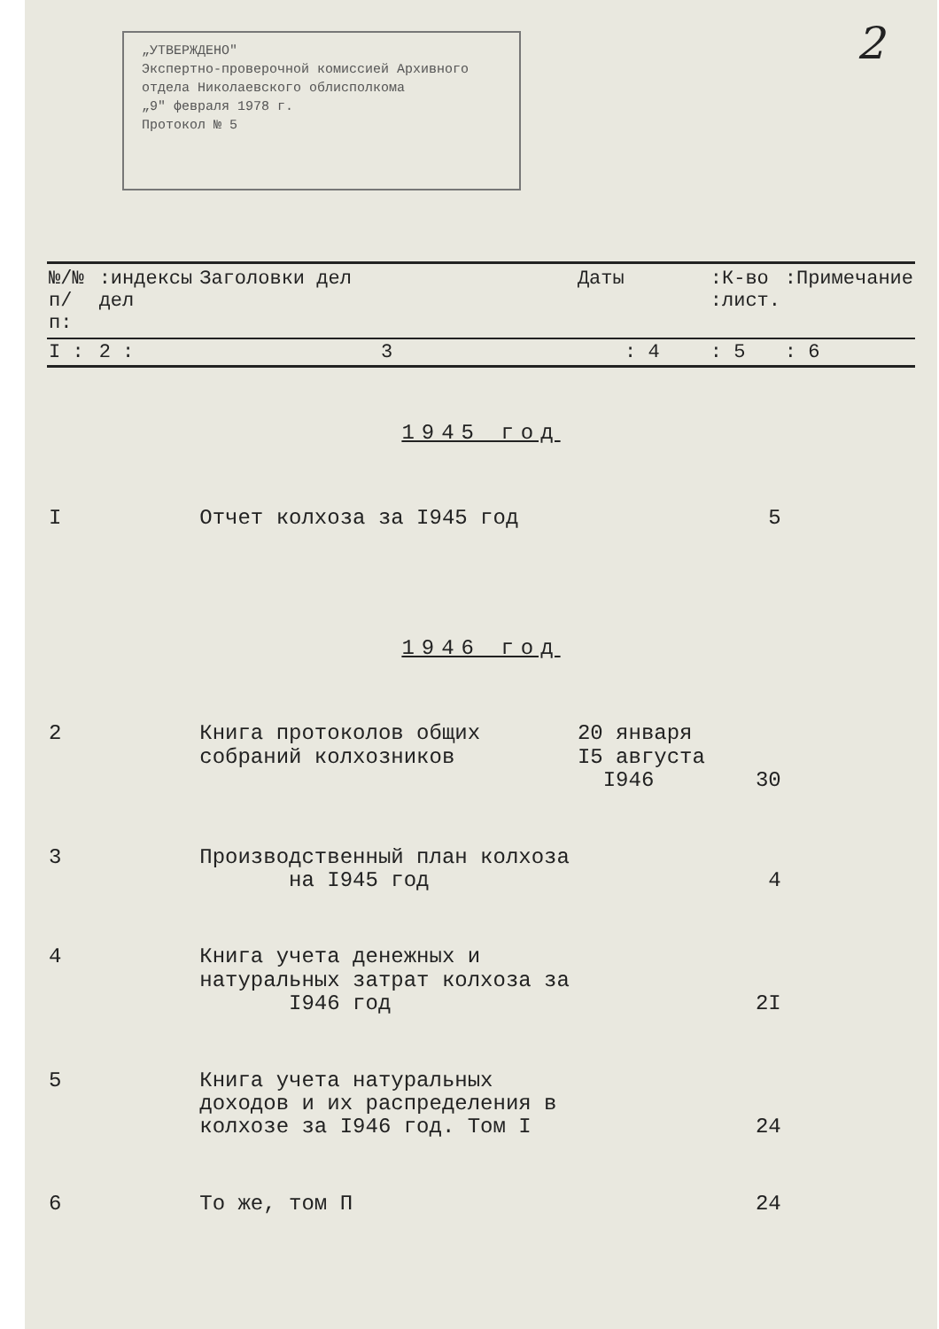„УТВЕРЖДЕНО"
Экспертно-проверочной комиссией Архивного отдела Николаевского облисполкома
„9" февраля 1978 г.
Протокол № 5
2
| №/№ п/п: | :индексы дел | Заголовки дел | Даты | :К-во :лист. | :Примечание |
| --- | --- | --- | --- | --- | --- |
| I : | 2 : | 3 | : 4 | : 5 | : 6 |
| 1945 год | | | | | |
| I | | Отчет колхоза за I945 год | | 5 | |
| 1946 год | | | | | |
| 2 | | Книга протоколов общих собраний колхозников | 20 января I5 августа I946 | 30 | |
| 3 | | Производственный план колхоза на I945 год | | 4 | |
| 4 | | Книга учета денежных и натуральных затрат колхоза за I946 год | | 2I | |
| 5 | | Книга учета натуральных доходов и их распределения в колхозе за I946 год. Том I | | 24 | |
| 6 | | То же, том П | | 24 | |